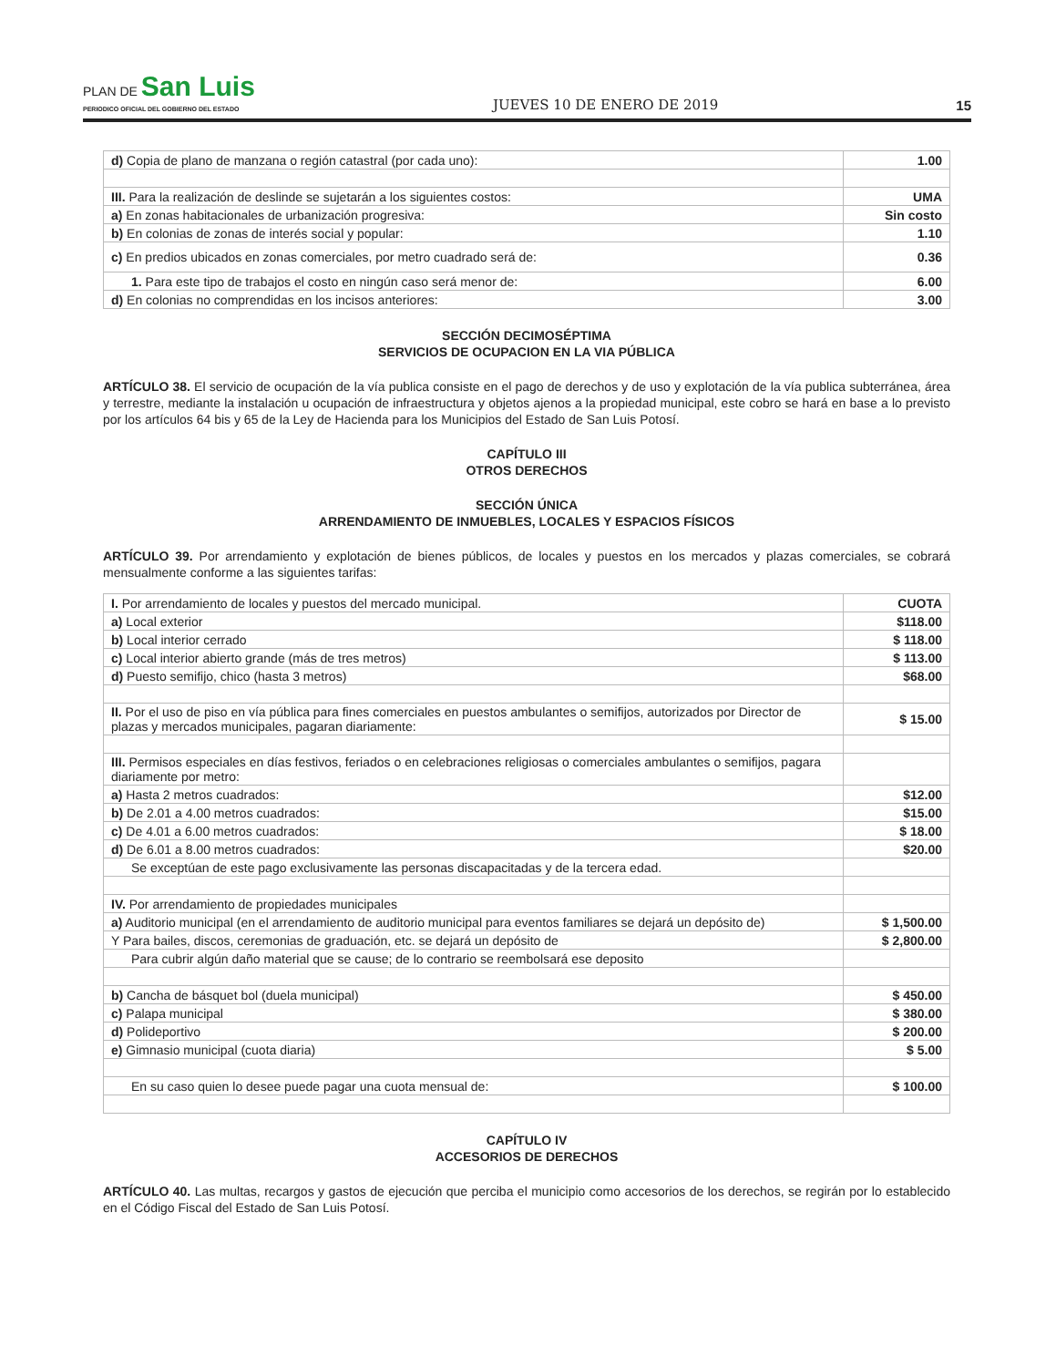PLAN DE San Luis
PERIODICO OFICIAL DEL GOBIERNO DEL ESTADO
JUEVES 10 DE ENERO DE 2019
15
| d) Copia de plano de manzana o región catastral (por cada uno): | 1.00 |
| III. Para la realización de deslinde se sujetarán a los siguientes costos: | UMA |
| a) En zonas habitacionales de urbanización progresiva: | Sin costo |
| b) En colonias de zonas de interés social y popular: | 1.10 |
| c) En predios ubicados en zonas comerciales, por metro cuadrado será de: | 0.36 |
| 1. Para este tipo de trabajos el costo en ningún caso será menor de: | 6.00 |
| d) En colonias no comprendidas en los incisos anteriores: | 3.00 |
SECCIÓN DECIMOSÉPTIMA
SERVICIOS DE OCUPACION EN LA VIA PÚBLICA
ARTÍCULO 38. El servicio de ocupación de la vía publica consiste en el pago de derechos y de uso y explotación de la vía publica subterránea, área y terrestre, mediante la instalación u ocupación de infraestructura y objetos ajenos a la propiedad municipal, este cobro se hará en base a lo previsto por los artículos 64 bis y 65 de la Ley de Hacienda para los Municipios del Estado de San Luis Potosí.
CAPÍTULO III
OTROS DERECHOS
SECCIÓN ÚNICA
ARRENDAMIENTO DE INMUEBLES, LOCALES Y ESPACIOS FÍSICOS
ARTÍCULO 39. Por arrendamiento y explotación de bienes públicos, de locales y puestos en los mercados y plazas comerciales, se cobrará mensualmente conforme a las siguientes tarifas:
| I. Por arrendamiento de locales y puestos del mercado municipal. | CUOTA |
| a) Local exterior | $118.00 |
| b) Local interior cerrado | $ 118.00 |
| c) Local interior abierto grande (más de tres metros) | $ 113.00 |
| d) Puesto semifijo, chico (hasta 3 metros) | $68.00 |
| II. Por el uso de piso en vía pública para fines comerciales en puestos ambulantes o semifijos, autorizados por Director de plazas y mercados municipales, pagaran diariamente: | $ 15.00 |
| III. Permisos especiales en días festivos, feriados o en celebraciones religiosas o comerciales ambulantes o semifijos, pagara diariamente por metro: | |
| a) Hasta 2 metros cuadrados: | $12.00 |
| b) De 2.01 a 4.00 metros cuadrados: | $15.00 |
| c) De 4.01 a 6.00 metros cuadrados: | $ 18.00 |
| d) De 6.01 a 8.00 metros cuadrados: | $20.00 |
| Se exceptúan de este pago exclusivamente las personas discapacitadas y de la tercera edad. | |
| IV. Por arrendamiento de propiedades municipales | |
| a) Auditorio municipal (en el arrendamiento de auditorio municipal para eventos familiares se dejará un depósito de) | $ 1,500.00 |
| Y Para bailes, discos, ceremonias de graduación, etc. se dejará un depósito de | $ 2,800.00 |
| Para cubrir algún daño material que se cause; de lo contrario se reembolsará ese deposito | |
| b) Cancha de básquet bol (duela municipal) | $ 450.00 |
| c) Palapa municipal | $ 380.00 |
| d) Polideportivo | $ 200.00 |
| e) Gimnasio municipal (cuota diaria) | $ 5.00 |
| En su caso quien lo desee puede pagar una cuota mensual de: | $ 100.00 |
CAPÍTULO IV
ACCESORIOS DE DERECHOS
ARTÍCULO 40. Las multas, recargos y gastos de ejecución que perciba el municipio como accesorios de los derechos, se regirán por lo establecido en el Código Fiscal del Estado de San Luis Potosí.